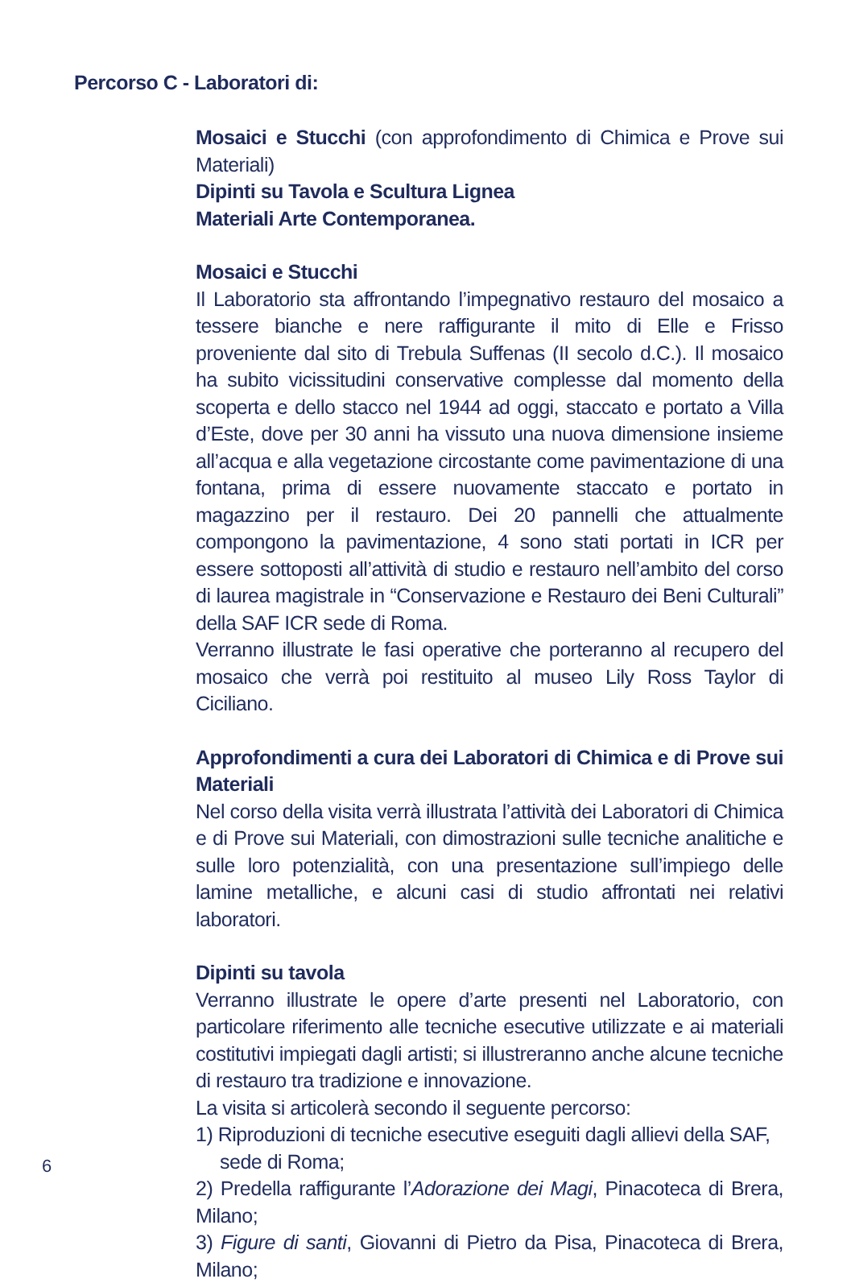Percorso C - Laboratori di:
Mosaici e Stucchi (con approfondimento di Chimica e Prove sui Materiali)
Dipinti su Tavola e Scultura Lignea
Materiali Arte Contemporanea.
Mosaici e Stucchi
Il Laboratorio sta affrontando l’impegnativo restauro del mosaico a tessere bianche e nere raffigurante il mito di Elle e Frisso proveniente dal sito di Trebula Suffenas (II secolo d.C.). Il mosaico ha subito vicissitudini conservative complesse dal momento della scoperta e dello stacco nel 1944 ad oggi, staccato e portato a Villa d’Este, dove per 30 anni ha vissuto una nuova dimensione insieme all’acqua e alla vegetazione circostante come pavimentazione di una fontana, prima di essere nuovamente staccato e portato in magazzino per il restauro. Dei 20 pannelli che attualmente compongono la pavimentazione, 4 sono stati portati in ICR per essere sottoposti all’attività di studio e restauro nell’ambito del corso di laurea magistrale in “Conservazione e Restauro dei Beni Culturali” della SAF ICR sede di Roma.
Verranno illustrate le fasi operative che porteranno al recupero del mosaico che verrà poi restituito al museo Lily Ross Taylor di Ciciliano.
Approfondimenti a cura dei Laboratori di Chimica e di Prove sui Materiali
Nel corso della visita verrà illustrata l’attività dei Laboratori di Chimica e di Prove sui Materiali, con dimostrazioni sulle tecniche analitiche e sulle loro potenzialità, con una presentazione sull’impiego delle lamine metalliche, e alcuni casi di studio affrontati nei relativi laboratori.
Dipinti su tavola
Verranno illustrate le opere d’arte presenti nel Laboratorio, con particolare riferimento alle tecniche esecutive utilizzate e ai materiali costitutivi impiegati dagli artisti; si illustreranno anche alcune tecniche di restauro tra tradizione e innovazione.
La visita si articolerà secondo il seguente percorso:
1) Riproduzioni di tecniche esecutive eseguiti dagli allievi della SAF,
sede di Roma;
2) Predella raffigurante l’Adorazione dei Magi, Pinacoteca di Brera, Milano;
3) Figure di santi, Giovanni di Pietro da Pisa, Pinacoteca di Brera, Milano;
6